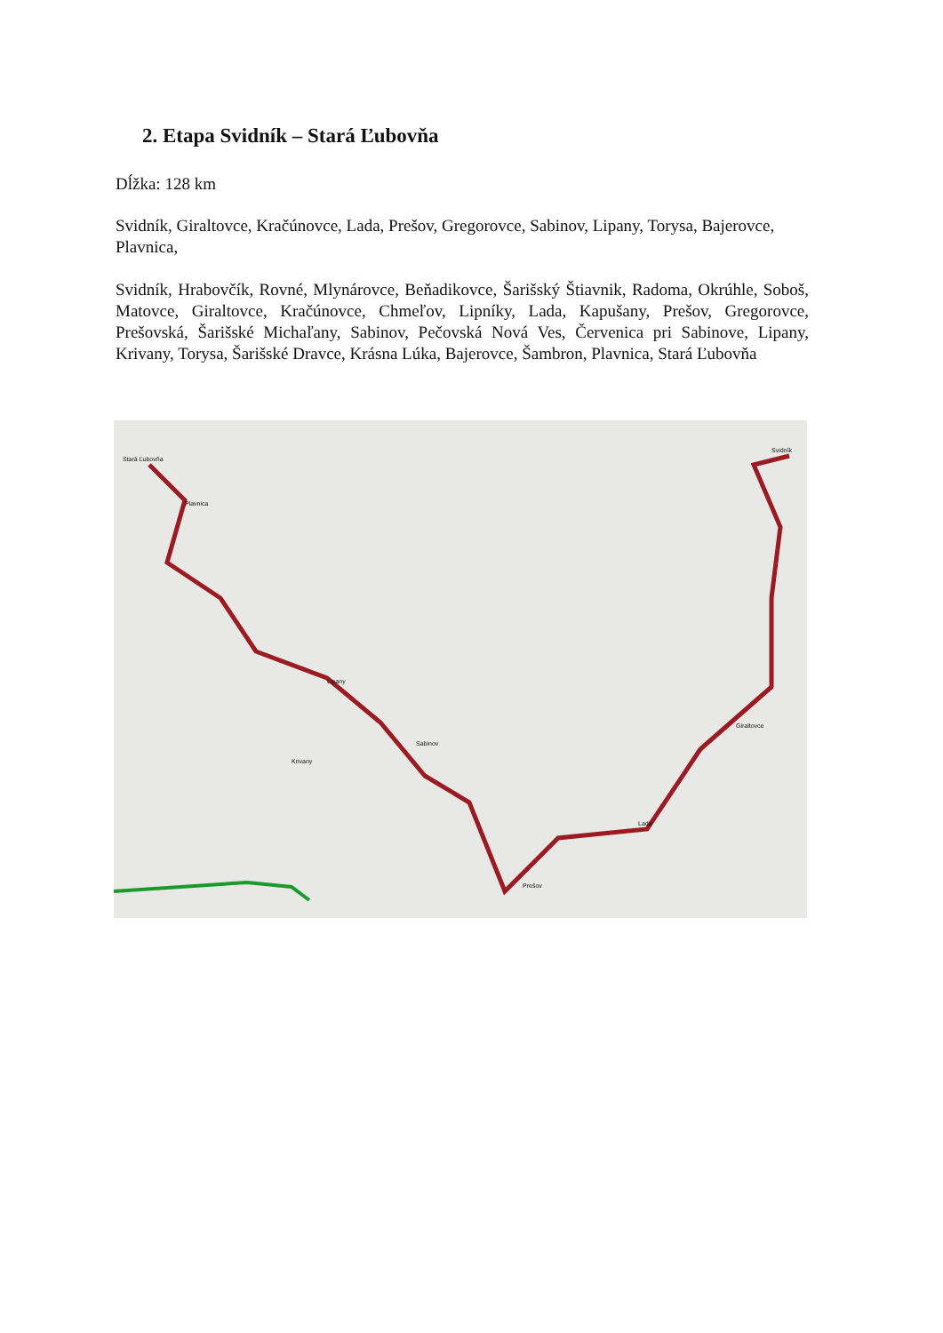2. Etapa Svidník – Stará Ľubovňa
Dĺžka: 128 km
Svidník, Giraltovce, Kračúnovce, Lada, Prešov, Gregorovce, Sabinov, Lipany, Torysa, Bajerovce, Plavnica,
Svidník, Hrabovčík, Rovné, Mlynárovce, Beňadikovce, Šarišský Štiavnik, Radoma, Okrúhle, Soboš, Matovce, Giraltovce, Kračúnovce, Chmeľov, Lipníky, Lada, Kapušany, Prešov, Gregorovce, Prešovská, Šarišské Michaľany, Sabinov, Pečovská Nová Ves, Červenica pri Sabinove, Lipany, Krivany, Torysa, Šarišské Dravce, Krásna Lúka, Bajerovce, Šambron, Plavnica, Stará Ľubovňa
Stará Ľubovňa
Plavnica
Krivany
Lipany
Sabinov
Prešov
Lada
Giraltovce
Svidník